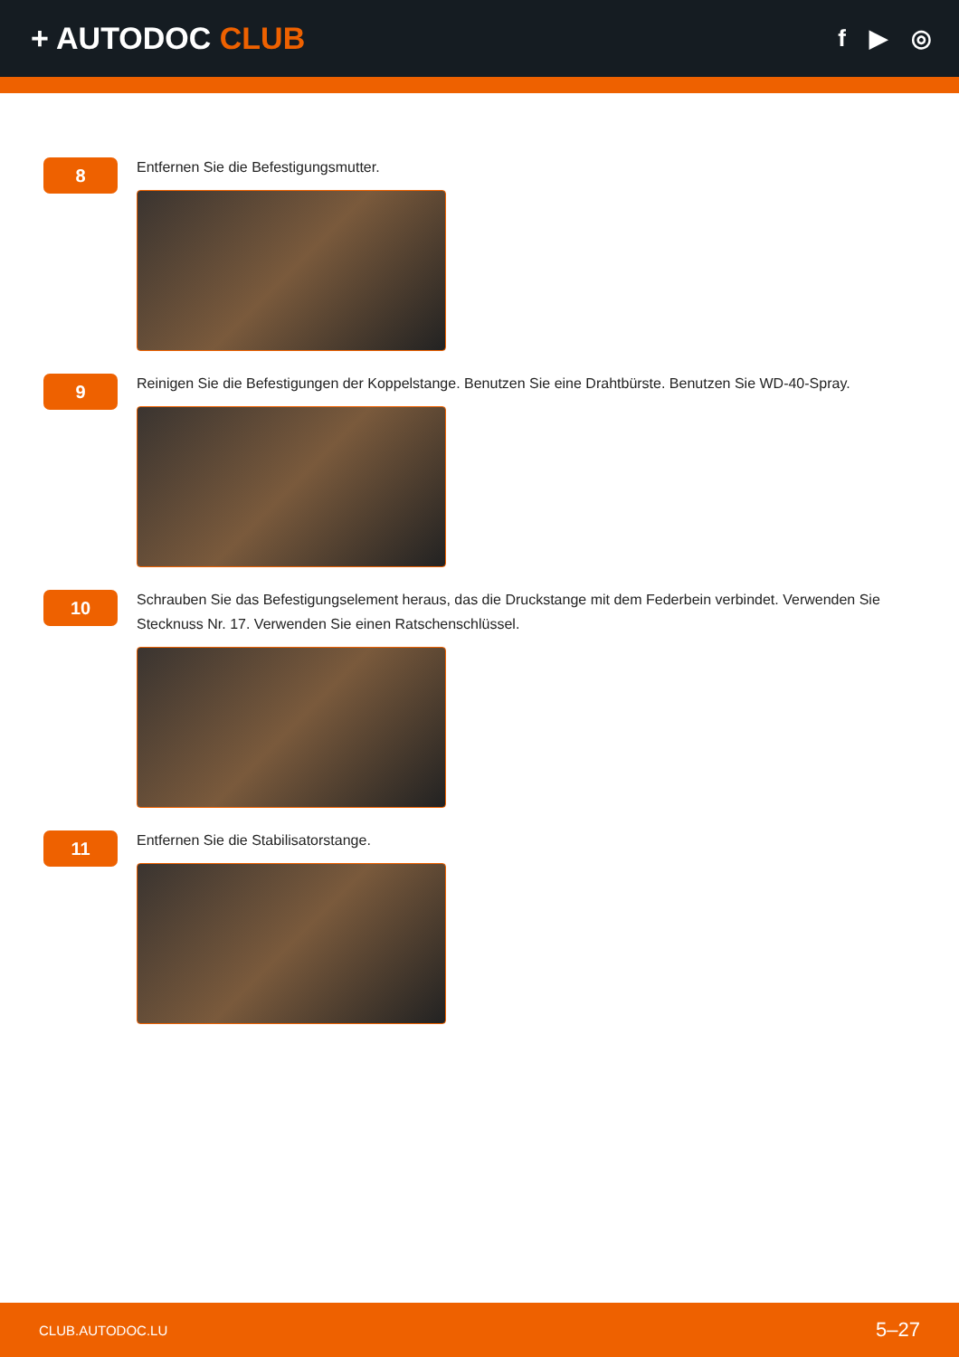+ AUTODOC CLUB
f ▶ ◎
8
Entfernen Sie die Befestigungsmutter.
9
Reinigen Sie die Befestigungen der Koppelstange. Benutzen Sie eine Drahtbürste. Benutzen Sie WD-40-Spray.
10
Schrauben Sie das Befestigungselement heraus, das die Druckstange mit dem Federbein verbindet. Verwenden Sie Stecknuss Nr. 17. Verwenden Sie einen Ratschenschlüssel.
11
Entfernen Sie die Stabilisatorstange.
CLUB.AUTODOC.LU 5–27